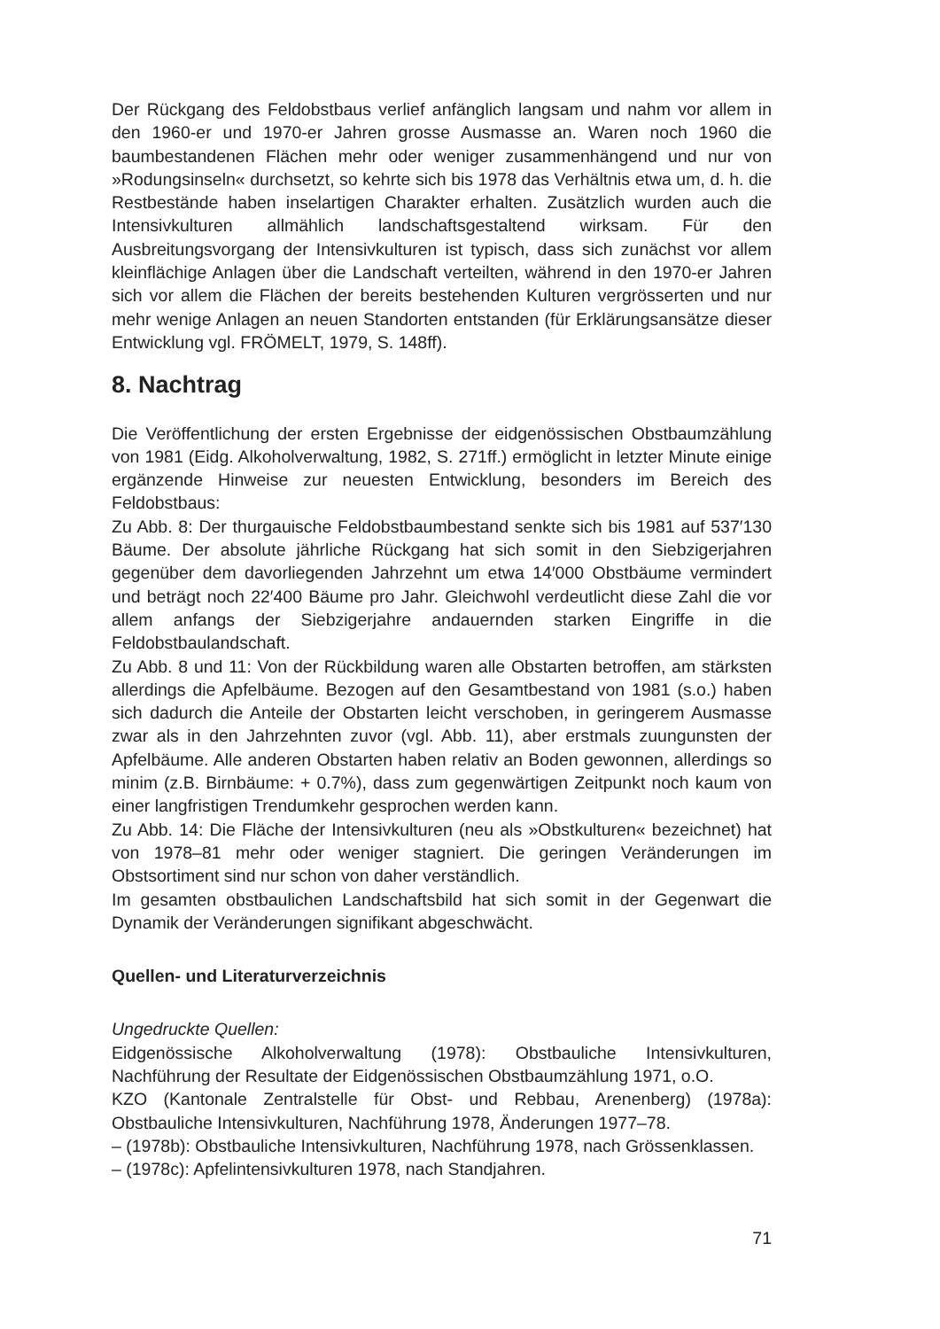Der Rückgang des Feldobstbaus verlief anfänglich langsam und nahm vor allem in den 1960-er und 1970-er Jahren grosse Ausmasse an. Waren noch 1960 die baumbestandenen Flächen mehr oder weniger zusammenhängend und nur von »Rodungsinseln« durchsetzt, so kehrte sich bis 1978 das Verhältnis etwa um, d. h. die Restbestände haben inselartigen Charakter erhalten. Zusätzlich wurden auch die Intensivkulturen allmählich landschaftsgestaltend wirksam. Für den Ausbreitungsvorgang der Intensivkulturen ist typisch, dass sich zunächst vor allem kleinflächige Anlagen über die Landschaft verteilten, während in den 1970-er Jahren sich vor allem die Flächen der bereits bestehenden Kulturen vergrösserten und nur mehr wenige Anlagen an neuen Standorten entstanden (für Erklärungsansätze dieser Entwicklung vgl. FRÖMELT, 1979, S. 148ff).
8. Nachtrag
Die Veröffentlichung der ersten Ergebnisse der eidgenössischen Obstbaumzählung von 1981 (Eidg. Alkoholverwaltung, 1982, S. 271ff.) ermöglicht in letzter Minute einige ergänzende Hinweise zur neuesten Entwicklung, besonders im Bereich des Feldobstbaus:
Zu Abb. 8: Der thurgauische Feldobstbaumbestand senkte sich bis 1981 auf 537′130 Bäume. Der absolute jährliche Rückgang hat sich somit in den Siebzigerjahren gegenüber dem davorliegenden Jahrzehnt um etwa 14′000 Obstbäume vermindert und beträgt noch 22′400 Bäume pro Jahr. Gleichwohl verdeutlicht diese Zahl die vor allem anfangs der Siebzigerjahre andauernden starken Eingriffe in die Feldobstbaulandschaft.
Zu Abb. 8 und 11: Von der Rückbildung waren alle Obstarten betroffen, am stärksten allerdings die Apfelbäume. Bezogen auf den Gesamtbestand von 1981 (s.o.) haben sich dadurch die Anteile der Obstarten leicht verschoben, in geringerem Ausmasse zwar als in den Jahrzehnten zuvor (vgl. Abb. 11), aber erstmals zuungunsten der Apfelbäume. Alle anderen Obstarten haben relativ an Boden gewonnen, allerdings so minim (z.B. Birnbäume: + 0.7%), dass zum gegenwärtigen Zeitpunkt noch kaum von einer langfristigen Trendumkehr gesprochen werden kann.
Zu Abb. 14: Die Fläche der Intensivkulturen (neu als »Obstkulturen« bezeichnet) hat von 1978–81 mehr oder weniger stagniert. Die geringen Veränderungen im Obstsortiment sind nur schon von daher verständlich.
Im gesamten obstbaulichen Landschaftsbild hat sich somit in der Gegenwart die Dynamik der Veränderungen signifikant abgeschwächt.
Quellen- und Literaturverzeichnis
Ungedruckte Quellen:
Eidgenössische Alkoholverwaltung (1978): Obstbauliche Intensivkulturen, Nachführung der Resultate der Eidgenössischen Obstbaumzählung 1971, o.O.
KZO (Kantonale Zentralstelle für Obst- und Rebbau, Arenenberg) (1978a): Obstbauliche Intensivkulturen, Nachführung 1978, Änderungen 1977–78.
– (1978b): Obstbauliche Intensivkulturen, Nachführung 1978, nach Grössenklassen.
– (1978c): Apfelintensivkulturen 1978, nach Standjahren.
71